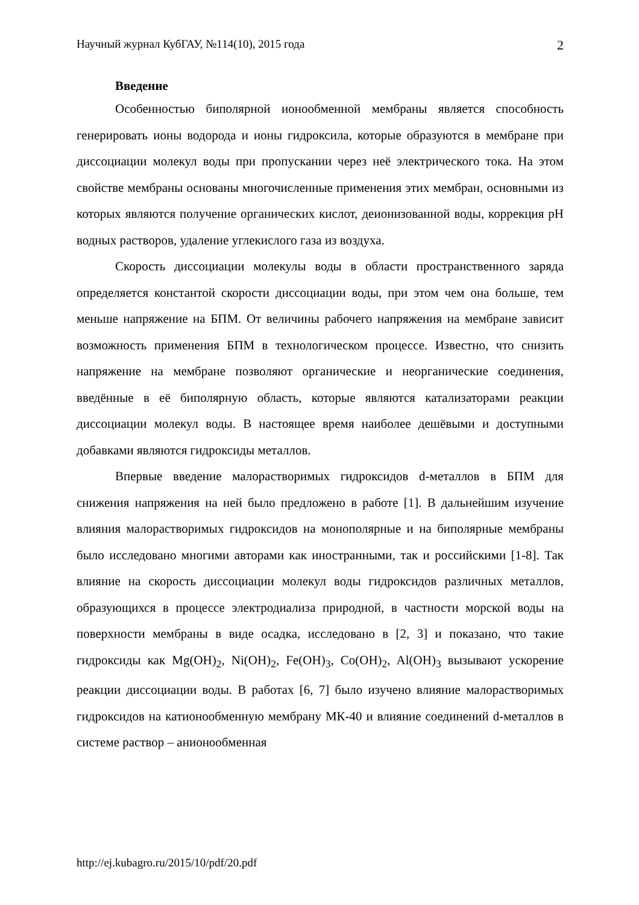Научный журнал КубГАУ, №114(10), 2015 года 2
Введение
Особенностью биполярной ионообменной мембраны является способность генерировать ионы водорода и ионы гидроксила, которые образуются в мембране при диссоциации молекул воды при пропускании через неё электрического тока. На этом свойстве мембраны основаны многочисленные применения этих мембран, основными из которых являются получение органических кислот, деионизованной воды, коррекция pH водных растворов, удаление углекислого газа из воздуха.
Скорость диссоциации молекулы воды в области пространственного заряда определяется константой скорости диссоциации воды, при этом чем она больше, тем меньше напряжение на БПМ. От величины рабочего напряжения на мембране зависит возможность применения БПМ в технологическом процессе. Известно, что снизить напряжение на мембране позволяют органические и неорганические соединения, введённые в её биполярную область, которые являются катализаторами реакции диссоциации молекул воды. В настоящее время наиболее дешёвыми и доступными добавками являются гидроксиды металлов.
Впервые введение малорастворимых гидроксидов d-металлов в БПМ для снижения напряжения на ней было предложено в работе [1]. В дальнейшим изучение влияния малорастворимых гидроксидов на монополярные и на биполярные мембраны было исследовано многими авторами как иностранными, так и российскими [1-8]. Так влияние на скорость диссоциации молекул воды гидроксидов различных металлов, образующихся в процессе электродиализа природной, в частности морской воды на поверхности мембраны в виде осадка, исследовано в [2, 3] и показано, что такие гидроксиды как Mg(OH)<sub>2</sub>, Ni(OH)<sub>2</sub>, Fe(OH)<sub>3</sub>, Co(OH)<sub>2</sub>, Al(OH)<sub>3</sub> вызывают ускорение реакции диссоциации воды. В работах [6, 7] было изучено влияние малорастворимых гидроксидов на катионообменную мембрану МК-40 и влияние соединений d-металлов в системе раствор – анионообменная
http://ej.kubagro.ru/2015/10/pdf/20.pdf